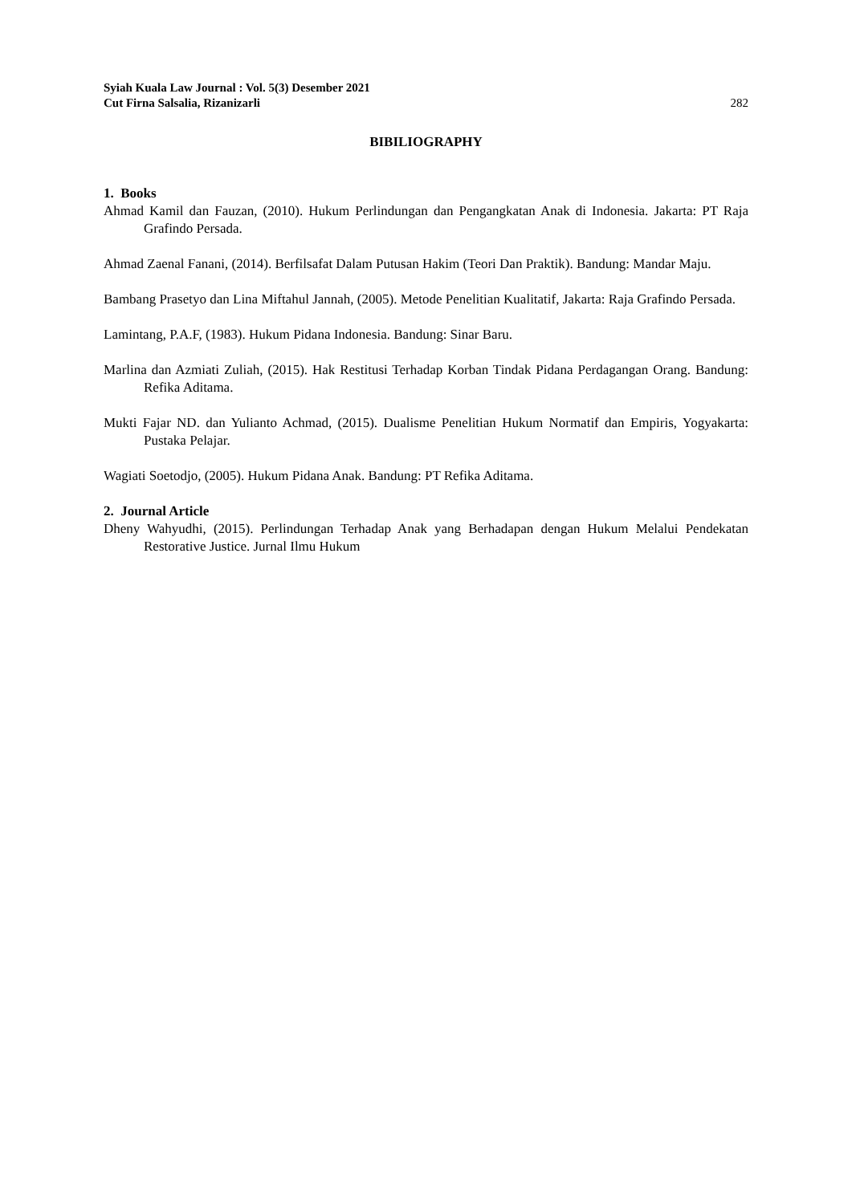Syiah Kuala Law Journal : Vol. 5(3) Desember 2021
Cut Firna Salsalia, Rizanizarli 282
BIBILIOGRAPHY
1. Books
Ahmad Kamil dan Fauzan, (2010). Hukum Perlindungan dan Pengangkatan Anak di Indonesia. Jakarta: PT Raja Grafindo Persada.
Ahmad Zaenal Fanani, (2014). Berfilsafat Dalam Putusan Hakim (Teori Dan Praktik). Bandung: Mandar Maju.
Bambang Prasetyo dan Lina Miftahul Jannah, (2005). Metode Penelitian Kualitatif, Jakarta: Raja Grafindo Persada.
Lamintang, P.A.F, (1983). Hukum Pidana Indonesia. Bandung: Sinar Baru.
Marlina dan Azmiati Zuliah, (2015). Hak Restitusi Terhadap Korban Tindak Pidana Perdagangan Orang. Bandung: Refika Aditama.
Mukti Fajar ND. dan Yulianto Achmad, (2015). Dualisme Penelitian Hukum Normatif dan Empiris, Yogyakarta: Pustaka Pelajar.
Wagiati Soetodjo, (2005). Hukum Pidana Anak. Bandung: PT Refika Aditama.
2. Journal Article
Dheny Wahyudhi, (2015). Perlindungan Terhadap Anak yang Berhadapan dengan Hukum Melalui Pendekatan Restorative Justice. Jurnal Ilmu Hukum